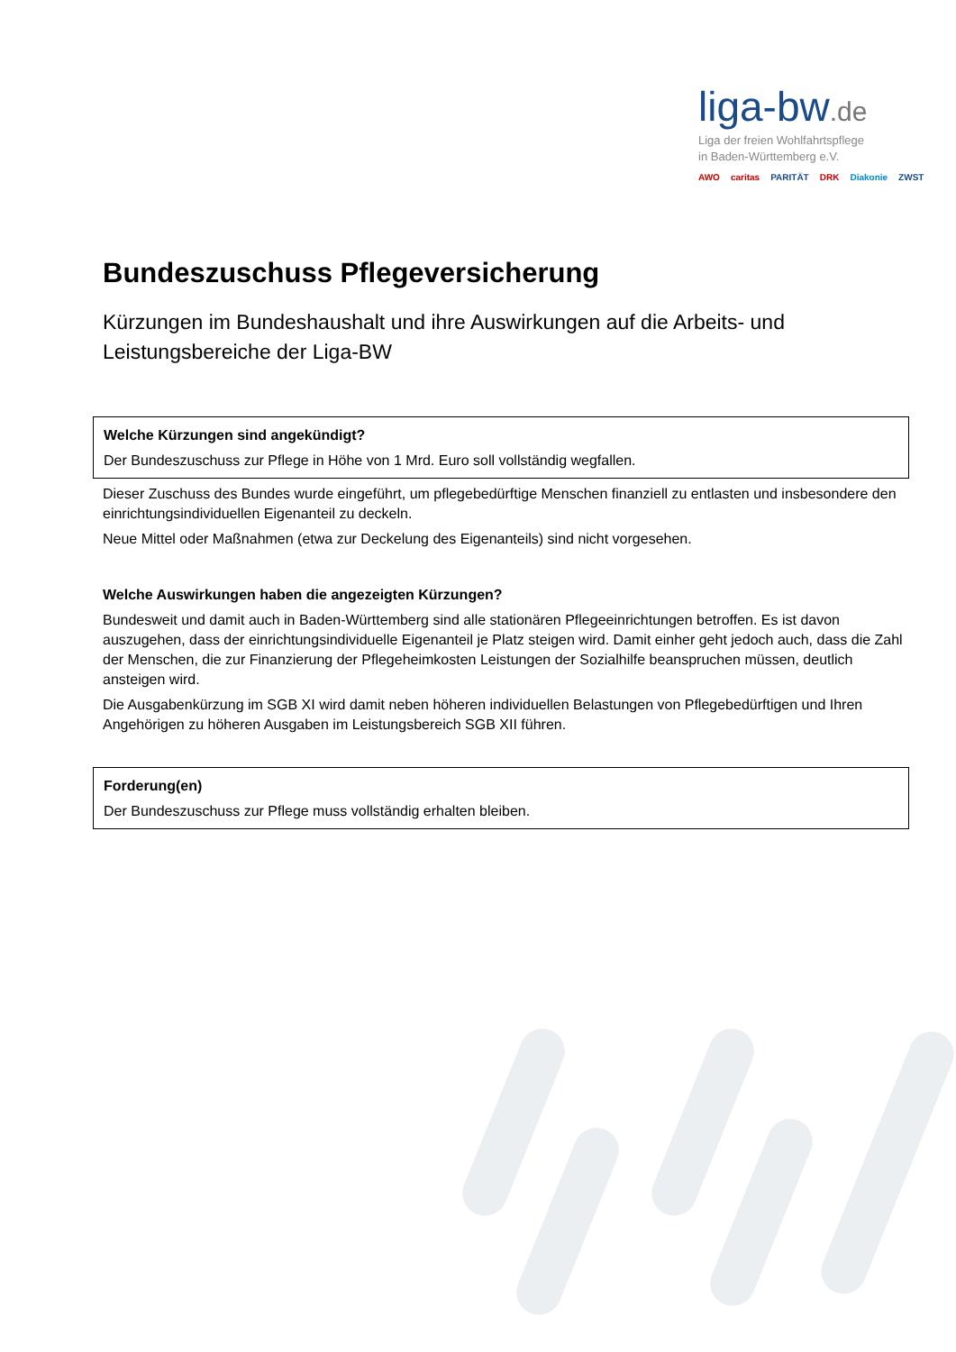liga-bw.de
Liga der freien Wohlfahrtspflege
in Baden-Württemberg e.V.
AWO caritas PARITÄT DRK Diakonie ZWST
Bundeszuschuss Pflegeversicherung
Kürzungen im Bundeshaushalt und ihre Auswirkungen auf die Arbeits- und Leistungsbereiche der Liga-BW
Welche Kürzungen sind angekündigt?
Der Bundeszuschuss zur Pflege in Höhe von 1 Mrd. Euro soll vollständig wegfallen.
Dieser Zuschuss des Bundes wurde eingeführt, um pflegebedürftige Menschen finanziell zu entlasten und insbesondere den einrichtungsindividuellen Eigenanteil zu deckeln.
Neue Mittel oder Maßnahmen (etwa zur Deckelung des Eigenanteils) sind nicht vorgesehen.
Welche Auswirkungen haben die angezeigten Kürzungen?
Bundesweit und damit auch in Baden-Württemberg sind alle stationären Pflegeeinrichtungen betroffen. Es ist davon auszugehen, dass der einrichtungsindividuelle Eigenanteil je Platz steigen wird. Damit einher geht jedoch auch, dass die Zahl der Menschen, die zur Finanzierung der Pflegeheimkosten Leistungen der Sozialhilfe beanspruchen müssen, deutlich ansteigen wird.
Die Ausgabenkürzung im SGB XI wird damit neben höheren individuellen Belastungen von Pflegebedürftigen und Ihren Angehörigen zu höheren Ausgaben im Leistungsbereich SGB XII führen.
Forderung(en)
Der Bundeszuschuss zur Pflege muss vollständig erhalten bleiben.